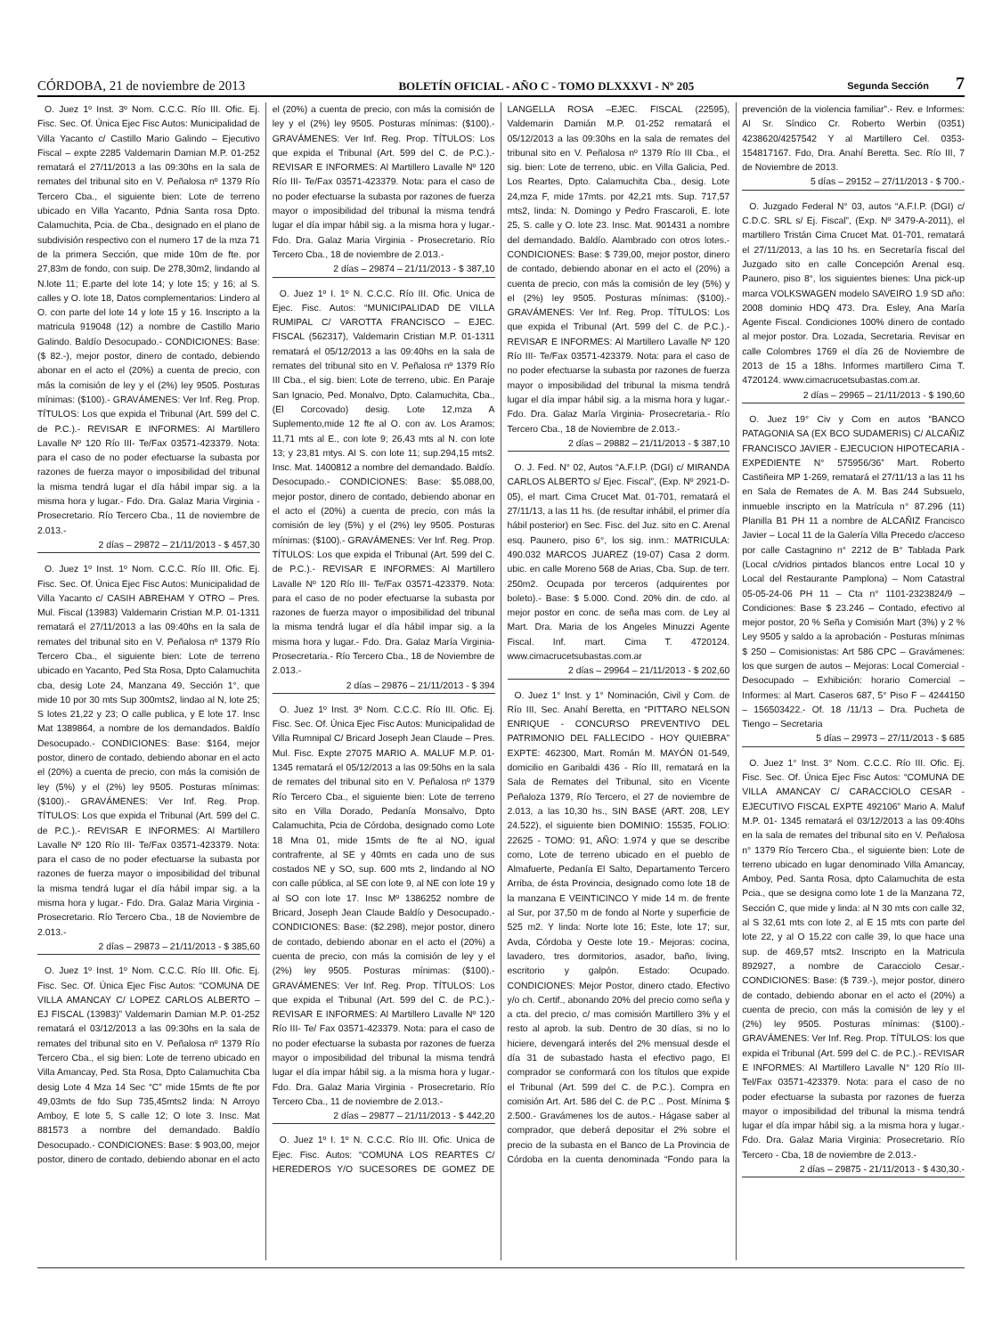CÓRDOBA, 21 de noviembre de 2013 BOLETÍN OFICIAL - AÑO C - TOMO DLXXXVI - Nº 205 Segunda Sección 7
O. Juez 1º Inst. 3º Nom. C.C.C. Río III. Ofic. Ej. Fisc. Sec. Of. Única Ejec Fisc Autos: Municipalidad de Villa Yacanto c/ Castillo Mario Galindo – Ejecutivo Fiscal – expte 2285 Valdemarin Damian M.P. 01-252 rematará el 27/11/2013 a las 09:30hs en la sala de remates del tribunal sito en V. Peñalosa nº 1379 Río Tercero Cba., el siguiente bien: Lote de terreno ubicado en Villa Yacanto, Pdnia Santa rosa Dpto. Calamuchita, Pcia. de Cba., designado en el plano de subdivisión respectivo con el numero 17 de la mza 71 de la primera Sección, que mide 10m de fte. por 27,83m de fondo, con suip. De 278,30m2, lindando al N.lote 11; E.parte del lote 14; y lote 15; y 16; al S. calles y O. lote 18, Datos complementarios: Lindero al O. con parte del lote 14 y lote 15 y 16. Inscripto a la matricula 919048 (12) a nombre de Castillo Mario Galindo. Baldío Desocupado.- CONDICIONES: Base: ($ 82.-), mejor postor, dinero de contado, debiendo abonar en el acto el (20%) a cuenta de precio, con más la comisión de ley y el (2%) ley 9505. Posturas mínimas: ($100).- GRAVÁMENES: Ver Inf. Reg. Prop. TÍTULOS: Los que expida el Tribunal (Art. 599 del C. de P.C.).- REVISAR E INFORMES: Al Martillero Lavalle Nº 120 Río III- Te/Fax 03571-423379. Nota: para el caso de no poder efectuarse la subasta por razones de fuerza mayor o imposibilidad del tribunal la misma tendrá lugar el día hábil impar sig. a la misma hora y lugar.- Fdo. Dra. Galaz Maria Virginia - Prosecretario. Río Tercero Cba., 11 de noviembre de 2.013.-
2 días – 29872 – 21/11/2013 - $ 457,30
O. Juez 1º Inst. 1º Nom. C.C.C. Río III. Ofic. Ej. Fisc. Sec. Of. Única Ejec Fisc Autos: Municipalidad de Villa Yacanto c/ CASIH ABREHAM Y OTRO – Pres. Mul. Fiscal (13983) Valdemarin Cristian M.P. 01-1311 rematará el 27/11/2013 a las 09:40hs en la sala de remates del tribunal sito en V. Peñalosa nº 1379 Río Tercero Cba., el siguiente bien: Lote de terreno ubicado en Yacanto, Ped Sta Rosa, Dpto Calamuchita cba, desig Lote 24, Manzana 49, Sección 1°, que mide 10 por 30 mts Sup 300mts2, lindao al N, lote 25; S lotes 21,22 y 23; O calle publica, y E lote 17. Insc Mat 1389864, a nombre de los demandados. Baldío Desocupado.- CONDICIONES: Base: $164, mejor postor, dinero de contado, debiendo abonar en el acto el (20%) a cuenta de precio, con más la comisión de ley (5%) y el (2%) ley 9505. Posturas mínimas: ($100).- GRAVÁMENES: Ver Inf. Reg. Prop. TÍTULOS: Los que expida el Tribunal (Art. 599 del C. de P.C.).- REVISAR E INFORMES: Al Martillero Lavalle Nº 120 Río III- Te/Fax 03571-423379. Nota: para el caso de no poder efectuarse la subasta por razones de fuerza mayor o imposibilidad del tribunal la misma tendrá lugar el día hábil impar sig. a la misma hora y lugar.- Fdo. Dra. Galaz Maria Virginia - Prosecretario. Río Tercero Cba., 18 de Noviembre de 2.013.-
2 días – 29873 – 21/11/2013 - $ 385,60
O. Juez 1º Inst. 1º Nom. C.C.C. Río III. Ofic. Ej. Fisc. Sec. Of. Única Ejec Fisc Autos: “COMUNA DE VILLA AMANCAY C/ LOPEZ CARLOS ALBERTO – EJ FISCAL (13983)” Valdemarin Damian M.P. 01-252 rematará el 03/12/2013 a las 09:30hs en la sala de remates del tribunal sito en V. Peñalosa nº 1379 Río Tercero Cba., el sig bien: Lote de terreno ubicado en Villa Amancay, Ped. Sta Rosa, Dpto Calamuchita Cba desig Lote 4 Mza 14 Sec “C” mide 15mts de fte por 49,03mts de fdo Sup 735,45mts2 linda: N Arroyo Amboy, E lote 5, S calle 12; O lote 3. Insc. Mat 881573 a nombre del demandado. Baldío Desocupado.- CONDICIONES: Base: $ 903,00, mejor postor, dinero de contado, debiendo abonar en el acto el (20%) a cuenta de precio, con más la comisión de ley y el (2%) ley 9505. Posturas mínimas: ($100).- GRAVÁMENES: Ver Inf. Reg. Prop. TÍTULOS: Los que expida el Tribunal (Art. 599 del C. de P.C.).- REVISAR E INFORMES: Al Martillero Lavalle Nº 120 Río III- Te/Fax 03571-423379. Nota: para el caso de no poder efectuarse la subasta por razones de fuerza mayor o imposibilidad del tribunal la misma tendrá lugar el día impar hábil sig. a la misma hora y lugar.- Fdo. Dra. Galaz Maria Virginia - Prosecretario. Río Tercero Cba., 18 de noviembre de 2.013.-
2 días – 29874 – 21/11/2013 - $ 387,10
O. Juez 1º I. 1º N. C.C.C. Río III. Ofic. Unica de Ejec. Fisc. Autos: “MUNICIPALIDAD DE VILLA RUMIPAL C/ VAROTTA FRANCISCO – EJEC. FISCAL (562317), Valdemarin Cristian M.P. 01-1311 rematará el 05/12/2013 a las 09:40hs en la sala de remates del tribunal sito en V. Peñalosa nº 1379 Río III Cba., el sig. bien: Lote de terreno, ubic. En Paraje San Ignacio, Ped. Monalvo, Dpto. Calamuchita, Cba., (El Corcovado) desig. Lote 12,mza A Suplemento,mide 12 fte al O. con av. Los Aramos; 11,71 mts al E., con lote 9; 26,43 mts al N. con lote 13; y 23,81 mtys. Al S. con lote 11; sup.294,15 mts2. Insc. Mat. 1400812 a nombre del demandado. Baldío. Desocupado.- CONDICIONES: Base: $5.088,00, mejor postor, dinero de contado, debiendo abonar en el acto el (20%) a cuenta de precio, con más la comisión de ley (5%) y el (2%) ley 9505. Posturas mínimas: ($100).- GRAVÁMENES: Ver Inf. Reg. Prop. TÍTULOS: Los que expida el Tribunal (Art. 599 del C. de P.C.).- REVISAR E INFORMES: Al Martillero Lavalle Nº 120 Río III- Te/Fax 03571-423379. Nota: para el caso de no poder efectuarse la subasta por razones de fuerza mayor o imposibilidad del tribunal la misma tendrá lugar el día hábil impar sig. a la misma hora y lugar.- Fdo. Dra. Galaz María Virginia- Prosecretaria.- Río Tercero Cba., 18 de Noviembre de 2.013.-
2 días – 29876 – 21/11/2013 - $ 394
O. Juez 1º Inst. 3º Nom. C.C.C. Río III. Ofic. Ej. Fisc. Sec. Of. Única Ejec Fisc Autos: Municipalidad de Villa Rumnipal C/ Bricard Joseph Jean Claude – Pres. Mul. Fisc. Expte 27075 MARIO A. MALUF M.P. 01-1345 rematará el 05/12/2013 a las 09:50hs en la sala de remates del tribunal sito en V. Peñalosa nº 1379 Río Tercero Cba., el siguiente bien: Lote de terreno sito en Villa Dorado, Pedanía Monsalvo, Dpto Calamuchita, Pcia de Córdoba, designado como Lote 18 Mna 01, mide 15mts de fte al NO, igual contrafrente, al SE y 40mts en cada uno de sus costados NE y SO, sup. 600 mts 2, lindando al NO con calle pública, al SE con lote 9, al NE con lote 19 y al SO con lote 17. Insc Mº 1386252 nombre de Bricard, Joseph Jean Claude Baldío y Desocupado.- CONDICIONES: Base: ($2.298), mejor postor, dinero de contado, debiendo abonar en el acto el (20%) a cuenta de precio, con más la comisión de ley y el (2%) ley 9505. Posturas mínimas: ($100).- GRAVÁMENES: Ver Inf. Reg. Prop. TÍTULOS: Los que expida el Tribunal (Art. 599 del C. de P.C.).- REVISAR E INFORMES: Al Martillero Lavalle Nº 120 Río III- Te/ Fax 03571-423379. Nota: para el caso de no poder efectuarse la subasta por razones de fuerza mayor o imposibilidad del tribunal la misma tendrá lugar el día impar hábil sig. a la misma hora y lugar.- Fdo. Dra. Galaz Maria Virginia - Prosecretario. Río Tercero Cba., 11 de noviembre de 2.013.-
2 días – 29877 – 21/11/2013 - $ 442,20
O. Juez 1º I. 1º N. C.C.C. Río III. Ofic. Unica de Ejec. Fisc. Autos: “COMUNA LOS REARTES C/ HEREDEROS Y/O SUCESORES DE GOMEZ DE LANGELLA ROSA –EJEC. FISCAL (22595), Valdemarin Damián M.P. 01-252 rematará el 05/12/2013 a las 09:30hs en la sala de remates del tribunal sito en V. Peñalosa nº 1379 Río III Cba., el sig. bien: Lote de terreno, ubic. en Villa Galicia, Ped. Los Reartes, Dpto. Calamuchita Cba., desig. Lote 24,mza F, mide 17mts. por 42,21 mts. Sup. 717,57 mts2, linda: N. Domingo y Pedro Frascaroli, E. lote 25, S. calle y O. lote 23. Insc. Mat. 901431 a nombre del demandado. Baldío. Alambrado con otros lotes.- CONDICIONES: Base: $ 739,00, mejor postor, dinero de contado, debiendo abonar en el acto el (20%) a cuenta de precio, con más la comisión de ley (5%) y el (2%) ley 9505. Posturas mínimas: ($100).- GRAVÁMENES: Ver Inf. Reg. Prop. TÍTULOS: Los que expida el Tribunal (Art. 599 del C. de P.C.).- REVISAR E INFORMES: Al Martillero Lavalle Nº 120 Río III- Te/Fax 03571-423379. Nota: para el caso de no poder efectuarse la subasta por razones de fuerza mayor o imposibilidad del tribunal la misma tendrá lugar el día impar hábil sig. a la misma hora y lugar.- Fdo. Dra. Galaz María Virginia- Prosecretaria.- Río Tercero Cba., 18 de Noviembre de 2.013.-
2 días – 29882 – 21/11/2013 - $ 387,10
O. J. Fed. N° 02, Autos “A.F.I.P. (DGI) c/ MIRANDA CARLOS ALBERTO s/ Ejec. Fiscal”, (Exp. Nº 2921-D-05), el mart. Cima Crucet Mat. 01-701, rematará el 27/11/13, a las 11 hs. (de resultar inhábil, el primer día hábil posterior) en Sec. Fisc. del Juz. sito en C. Arenal esq. Paunero, piso 6°, los sig. inm.: MATRICULA: 490.032 MARCOS JUAREZ (19-07) Casa 2 dorm. ubic. en calle Moreno 568 de Arias, Cba. Sup. de terr. 250m2. Ocupada por terceros (adquirentes por boleto).- Base: $ 5.000. Cond. 20% din. de cdo. al mejor postor en conc. de seña mas com. de Ley al Mart. Dra. Maria de los Angeles Minuzzi Agente Fiscal. Inf. mart. Cima T. 4720124. www.cimacrucetsubastas.com.ar
2 días – 29964 – 21/11/2013 - $ 202,60
O. Juez 1° Inst. y 1° Nominación, Civil y Com. de Río III, Sec. Anahí Beretta, en “PITTARO NELSON ENRIQUE - CONCURSO PREVENTIVO DEL PATRIMONIO DEL FALLECIDO - HOY QUIEBRA” EXPTE: 462300, Mart. Román M. MAYÓN 01-549, domicilio en Garibaldi 436 - Río III, rematará en la Sala de Remates del Tribunal, sito en Vicente Peñaloza 1379, Río Tercero, el 27 de noviembre de 2.013, a las 10,30 hs., SIN BASE (ART. 208, LEY 24.522), el siguiente bien DOMINIO: 15535, FOLIO: 22625 - TOMO: 91, AÑO: 1.974 y que se describe como, Lote de terreno ubicado en el pueblo de Almafuerte, Pedanía El Salto, Departamento Tercero Arriba, de ésta Provincia, designado como lote 18 de la manzana E VEINTICINCO Y mide 14 m. de frente al Sur, por 37,50 m de fondo al Norte y superficie de 525 m2. Y linda: Norte lote 16; Este, lote 17; sur, Avda, Córdoba y Oeste lote 19.- Mejoras: cocina, lavadero, tres dormitorios, asador, baño, living, escritorio y galpón. Estado: Ocupado. CONDICIONES: Mejor Postor, dinero ctado. Efectivo y/o ch. Certif., abonando 20% del precio como seña y a cta. del precio, c/ mas comisión Martillero 3% y el resto al aprob. la sub. Dentro de 30 días, si no lo hiciere, devengará interés del 2% mensual desde el día 31 de subastado hasta el efectivo pago, El comprador se conformará con los títulos que expide el Tribunal (Art. 599 del C. de P.C.). Compra en comisión Art. Art. 586 del C. de P.C .. Post. Mínima $ 2.500.- Gravámenes los de autos.- Hágase saber al comprador, que deberá depositar el 2% sobre el precio de la subasta en el Banco de La Provincia de Córdoba en la cuenta denominada “Fondo para la prevención de la violencia familiar”.- Rev. e Informes: Al Sr. Síndico Cr. Roberto Werbin (0351) 4238620/4257542 Y al Martillero Cel. 0353-154817167. Fdo, Dra. Anahí Beretta. Sec. Río III, 7 de Noviembre de 2013.
5 días – 29152 – 27/11/2013 - $ 700.-
O. Juzgado Federal N° 03, autos “A.F.I.P. (DGI) c/ C.D.C. SRL s/ Ej. Fiscal”, (Exp. Nº 3479-A-2011), el martillero Tristán Cima Crucet Mat. 01-701, rematará el 27/11/2013, a las 10 hs. en Secretaría fiscal del Juzgado sito en calle Concepción Arenal esq. Paunero, piso 8°, los siguientes bienes: Una pick-up marca VOLKSWAGEN modelo SAVEIRO 1.9 SD año: 2008 dominio HDQ 473. Dra. Esley, Ana María Agente Fiscal. Condiciones 100% dinero de contado al mejor postor. Dra. Lozada, Secretaria. Revisar en calle Colombres 1769 el día 26 de Noviembre de 2013 de 15 a 18hs. Informes martillero Cima T. 4720124. www.cimacrucetsubastas.com.ar.
2 días – 29965 – 21/11/2013 - $ 190,60
O. Juez 19° Civ y Com en autos “BANCO PATAGONIA SA (EX BCO SUDAMERIS) C/ ALCAÑIZ FRANCISCO JAVIER - EJECUCION HIPOTECARIA - EXPEDIENTE N° 575956/36” Mart. Roberto Castiñeira MP 1-269, rematará el 27/11/13 a las 11 hs en Sala de Remates de A. M. Bas 244 Subsuelo, inmueble inscripto en la Matrícula n° 87.296 (11) Planilla B1 PH 11 a nombre de ALCAÑIZ Francisco Javier – Local 11 de la Galería Villa Precedo c/acceso por calle Castagnino n° 2212 de B° Tablada Park (Local c/vidrios pintados blancos entre Local 10 y Local del Restaurante Pamplona) – Nom Catastral 05-05-24-06 PH 11 – Cta n° 1101-2323824/9 – Condiciones: Base $ 23.246 – Contado, efectivo al mejor postor, 20 % Seña y Comisión Mart (3%) y 2 % Ley 9505 y saldo a la aprobación - Posturas mínimas $ 250 – Comisionistas: Art 586 CPC – Gravámenes: los que surgen de autos – Mejoras: Local Comercial - Desocupado – Exhibición: horario Comercial – Informes: al Mart. Caseros 687, 5° Piso F – 4244150 – 156503422.- Of. 18 /11/13 – Dra. Pucheta de Tiengo – Secretaria
5 días – 29973 – 27/11/2013 - $ 685
O. Juez 1° Inst. 3° Nom. C.C.C. Río III. Ofic. Ej. Fisc. Sec. Of. Única Ejec Fisc Autos: “COMUNA DE VILLA AMANCAY C/ CARACCIOLO CESAR - EJECUTIVO FISCAL EXPTE 492106” Mario A. Maluf M.P. 01- 1345 rematará el 03/12/2013 a las 09:40hs en la sala de remates del tribunal sito en V. Peñalosa n° 1379 Río Tercero Cba., el siguiente bien: Lote de terreno ubicado en lugar denominado Villa Amancay, Amboy, Ped. Santa Rosa, dpto Calamuchita de esta Pcia., que se designa como lote 1 de la Manzana 72, Sección C, que mide y linda: al N 30 mts con calle 32, al S 32,61 mts con lote 2, al E 15 mts con parte del lote 22, y al O 15,22 con calle 39, lo que hace una sup. de 469,57 mts2. Inscripto en la Matricula 892927, a nombre de Caracciolo Cesar.- CONDICIONES: Base: ($ 739.-), mejor postor, dinero de contado, debiendo abonar en el acto el (20%) a cuenta de precio, con más la comisión de ley y el (2%) ley 9505. Posturas mínimas: ($100).- GRAVÁMENES: Ver Inf. Reg. Prop. TÍTULOS: los que expida el Tribunal (Art. 599 del C. de P.C.).- REVISAR E INFORMES: Al Martillero Lavalle N° 120 Río III- Tel/Fax 03571-423379. Nota: para el caso de no poder efectuarse la subasta por razones de fuerza mayor o imposibilidad del tribunal la misma tendrá lugar el día impar hábil sig. a la misma hora y lugar.- Fdo. Dra. Galaz Maria Virginia: Prosecretario. Río Tercero - Cba, 18 de noviembre de 2.013.-
2 días – 29875 - 21/11/2013 - $ 430,30.-